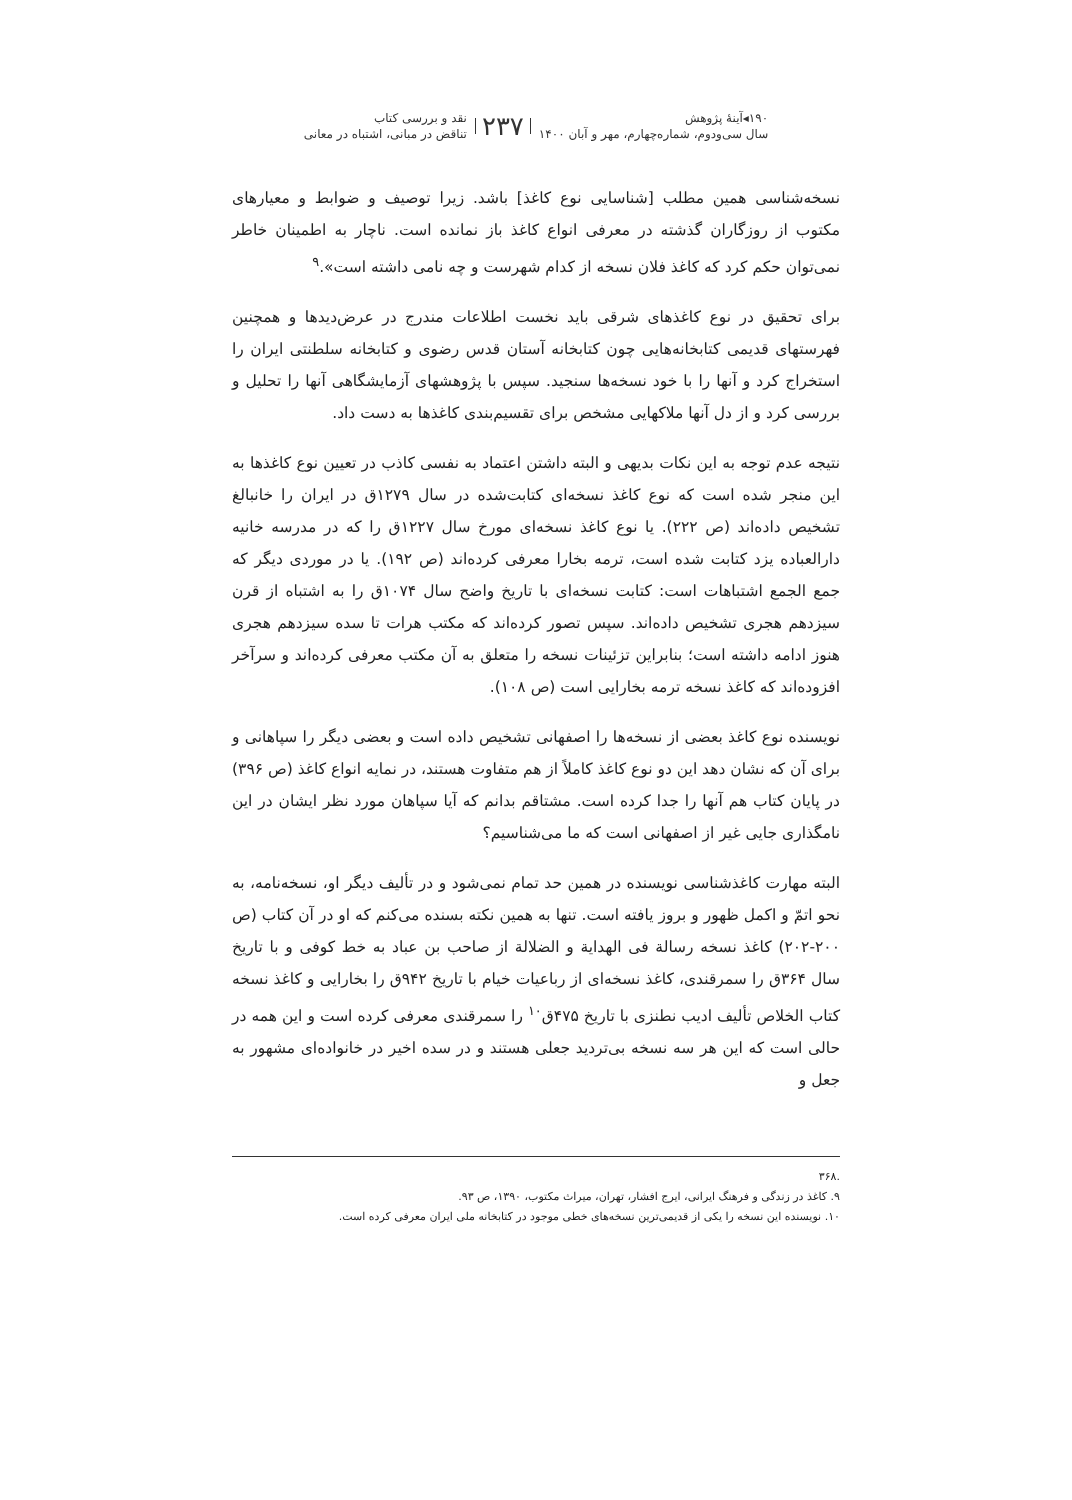۱۹۰◂آینهٔ پژوهش
سال سی‌ودوم، شماره‌چهارم، مهر و آبان ۱۴۰۰
۲۳۷
نقد و بررسی کتاب
تناقض در مبانی، اشتباه در معانی
نسخه‌شناسی همین مطلب [شناسایی نوع کاغذ] باشد. زیرا توصیف و ضوابط و معیارهای مکتوب از روزگاران گذشته در معرفی انواع کاغذ باز نمانده است. ناچار به اطمینان خاطر نمی‌توان حکم کرد که کاغذ فلان نسخه از کدام شهرست و چه نامی داشته است».<sup>۹</sup>
برای تحقیق در نوع کاغذهای شرقی باید نخست اطلاعات مندرج در عرض‌دیدها و همچنین فهرستهای قدیمی کتابخانه‌هایی چون کتابخانه آستان قدس رضوی و کتابخانه سلطنتی ایران را استخراج کرد و آنها را با خود نسخه‌ها سنجید. سپس با پژوهشهای آزمایشگاهی آنها را تحلیل و بررسی کرد و از دل آنها ملاکهایی مشخص برای تقسیم‌بندی کاغذها به دست داد.
نتیجه عدم توجه به این نکات بدیهی و البته داشتن اعتماد به نفسی کاذب در تعیین نوع کاغذها به این منجر شده است که نوع کاغذ نسخه‌ای کتابت‌شده در سال ۱۲۷۹ق در ایران را خانبالغ تشخیص داده‌اند (ص ۲۲۲). یا نوع کاغذ نسخه‌ای مورخ سال ۱۲۲۷ق را که در مدرسه خانیه دارالعباده یزد کتابت شده است، ترمه بخارا معرفی کرده‌اند (ص ۱۹۲). یا در موردی دیگر که جمع الجمع اشتباهات است: کتابت نسخه‌ای با تاریخ واضح سال ۱۰۷۴ق را به اشتباه از قرن سیزدهم هجری تشخیص داده‌اند. سپس تصور کرده‌اند که مکتب هرات تا سده سیزدهم هجری هنوز ادامه داشته است؛ بنابراین تزئینات نسخه را متعلق به آن مکتب معرفی کرده‌اند و سرآخر افزوده‌اند که کاغذ نسخه ترمه بخارایی است (ص ۱۰۸).
نویسنده نوع کاغذ بعضی از نسخه‌ها را اصفهانی تشخیص داده است و بعضی دیگر را سپاهانی و برای آن که نشان دهد این دو نوع کاغذ کاملاً از هم متفاوت هستند، در نمایه انواع کاغذ (ص ۳۹۶) در پایان کتاب هم آنها را جدا کرده است. مشتاقم بدانم که آیا سپاهان مورد نظر ایشان در این نامگذاری جایی غیر از اصفهانی است که ما می‌شناسیم؟
البته مهارت کاغذشناسی نویسنده در همین حد تمام نمی‌شود و در تألیف دیگر او، نسخه‌نامه، به نحو اتمّ و اکمل ظهور و بروز یافته است. تنها به همین نکته بسنده می‌کنم که او در آن کتاب (ص ۲۰۰-۲۰۲) کاغذ نسخه رسالة فی الهدایة و الضلالة از صاحب بن عباد به خط کوفی و با تاریخ سال ۳۶۴ق را سمرقندی، کاغذ نسخه‌ای از رباعیات خیام با تاریخ ۹۴۲ق را بخارایی و کاغذ نسخه کتاب الخلاص تألیف ادیب نطنزی با تاریخ ۴۷۵ق<sup>۱۰</sup> را سمرقندی معرفی کرده است و این همه در حالی است که این هر سه نسخه بی‌تردید جعلی هستند و در سده اخیر در خانواده‌ای مشهور به جعل و
.۳۶۸
۹. کاغذ در زندگی و فرهنگ ایرانی، ایرج افشار، تهران، میراث مکتوب، ۱۳۹۰، ص ۹۳.
۱۰. نویسنده این نسخه را یکی از قدیمی‌ترین نسخه‌های خطی موجود در کتابخانه ملی ایران معرفی کرده است.